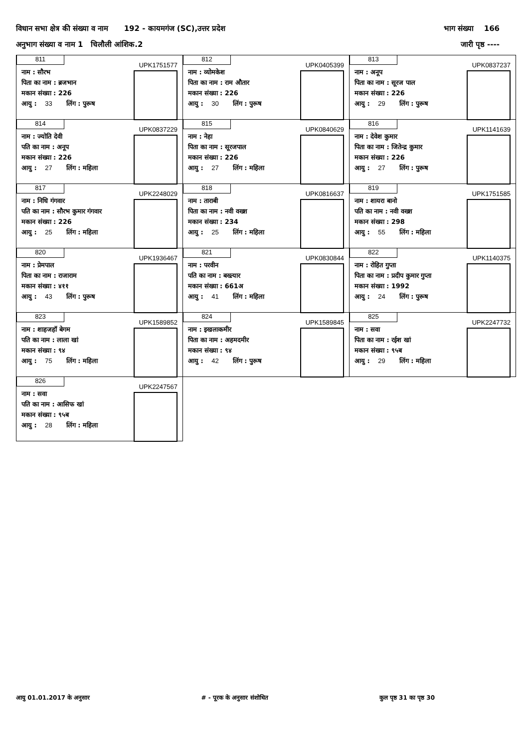विधान सभा क्षेत्र की संख्या व नाम 192 - कायमगंज (SC),उत्तर प्रदेश भाग संख्या 166
अनुभाग संख्या व नाम 1 चिलौली आंशिक.2 जारी पृष्ठ ----
| 811 UPK1751577 नाम : सौरभ पिता का नाम : ब्रजभान मकान संख्या : 226 आयु : 33 लिंग : पुरूष | 812 UPK0405399 नाम : व्योमकेश पिता का नाम : राम औतार मकान संख्या : 226 आयु : 30 लिंग : पुरूष | 813 UPK0837237 नाम : अनूप पिता का नाम : सूरज पाल मकान संख्या : 226 आयु : 29 लिंग : पुरूष |
| 814 UPK0837229 नाम : ज्योति देवी पति का नाम : अनूप मकान संख्या : 226 आयु : 27 लिंग : महिला | 815 UPK0840629 नाम : नेहा पिता का नाम : सूरजपाल मकान संख्या : 226 आयु : 27 लिंग : महिला | 816 UPK1141639 नाम : देवेश कुमार पिता का नाम : जितेन्द्र कुमार मकान संख्या : 226 आयु : 27 लिंग : पुरूष |
| 817 UPK2248029 नाम : निधि गंगवार पति का नाम : सौरभ कुमार गंगवार मकान संख्या : 226 आयु : 25 लिंग : महिला | 818 UPK0816637 नाम : ताराबी पिता का नाम : नवी वख्श मकान संख्या : 234 आयु : 25 लिंग : महिला | 819 UPK1751585 नाम : शायरा बानो पति का नाम : नवी वख्श मकान संख्या : 298 आयु : 55 लिंग : महिला |
| 820 UPK1936467 नाम : प्रेमपाल पिता का नाम : राजाराम मकान संख्या : ४११ आयु : 43 लिंग : पुरूष | 821 UPK0830844 नाम : परवीन पति का नाम : बख्त्यार मकान संख्या : 661अ आयु : 41 लिंग : महिला | 822 UPK1140375 नाम : रोहित गुप्ता पिता का नाम : प्रदीप कुमार गुप्ता मकान संख्या : 1992 आयु : 24 लिंग : पुरूष |
| 823 UPK1589852 नाम : शाहजहॉ बेगम पति का नाम : लाला खां मकान संख्या : ९४ आयु : 75 लिंग : महिला | 824 UPK1589845 नाम : इखलाकमीर पिता का नाम : अहमदमीर मकान संख्या : ९४ आयु : 42 लिंग : पुरूष | 825 UPK2247732 नाम : सवा पिता का नाम : रईश खां मकान संख्या : ९५ब आयु : 29 लिंग : महिला |
| 826 UPK2247567 नाम : सवा पति का नाम : आसिफ खां मकान संख्या : ९५ब आयु : 28 लिंग : महिला | | |
आयु 01.01.2017 के अनुसार # - पूरक के अनुसार संशोधित कुल पृष्ठ 31 का पृष्ठ 30